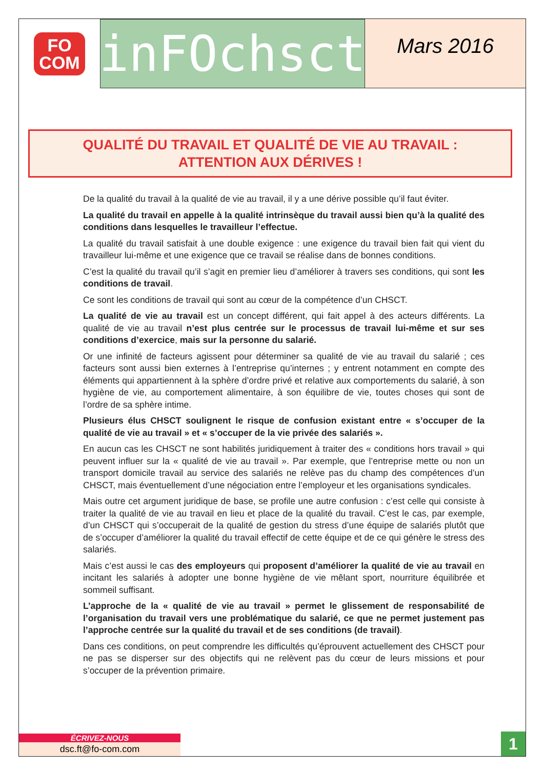FO
COM
inFOchsct
Mars 2016
QUALITÉ DU TRAVAIL ET QUALITÉ DE VIE AU TRAVAIL :
ATTENTION AUX DÉRIVES !
De la qualité du travail à la qualité de vie au travail, il y a une dérive possible qu’il faut éviter.
La qualité du travail en appelle à la qualité intrinsèque du travail aussi bien qu’à la qualité des conditions dans lesquelles le travailleur l’effectue.
La qualité du travail satisfait à une double exigence : une exigence du travail bien fait qui vient du travailleur lui-même et une exigence que ce travail se réalise dans de bonnes conditions.
C’est la qualité du travail qu’il s’agit en premier lieu d’améliorer à travers ses conditions, qui sont les conditions de travail.
Ce sont les conditions de travail qui sont au cœur de la compétence d’un CHSCT.
La qualité de vie au travail est un concept différent, qui fait appel à des acteurs différents. La qualité de vie au travail n’est plus centrée sur le processus de travail lui-même et sur ses conditions d’exercice, mais sur la personne du salarié.
Or une infinité de facteurs agissent pour déterminer sa qualité de vie au travail du salarié ; ces facteurs sont aussi bien externes à l’entreprise qu’internes ; y entrent notamment en compte des éléments qui appartiennent à la sphère d’ordre privé et relative aux comportements du salarié, à son hygiène de vie, au comportement alimentaire, à son équilibre de vie, toutes choses qui sont de l’ordre de sa sphère intime.
Plusieurs élus CHSCT soulignent le risque de confusion existant entre « s’occuper de la qualité de vie au travail » et « s’occuper de la vie privée des salariés ».
En aucun cas les CHSCT ne sont habilités juridiquement à traiter des « conditions hors travail » qui peuvent influer sur la « qualité de vie au travail ». Par exemple, que l’entreprise mette ou non un transport domicile travail au service des salariés ne relève pas du champ des compétences d’un CHSCT, mais éventuellement d’une négociation entre l’employeur et les organisations syndicales.
Mais outre cet argument juridique de base, se profile une autre confusion : c’est celle qui consiste à traiter la qualité de vie au travail en lieu et place de la qualité du travail. C’est le cas, par exemple, d’un CHSCT qui s’occuperait de la qualité de gestion du stress d’une équipe de salariés plutôt que de s’occuper d’améliorer la qualité du travail effectif de cette équipe et de ce qui génère le stress des salariés.
Mais c’est aussi le cas des employeurs qui proposent d’améliorer la qualité de vie au travail en incitant les salariés à adopter une bonne hygiène de vie mêlant sport, nourriture équilibrée et sommeil suffisant.
L’approche de la « qualité de vie au travail » permet le glissement de responsabilité de l’organisation du travail vers une problématique du salarié, ce que ne permet justement pas l’approche centrée sur la qualité du travail et de ses conditions (de travail).
Dans ces conditions, on peut comprendre les difficultés qu’éprouvent actuellement des CHSCT pour ne pas se disperser sur des objectifs qui ne relèvent pas du cœur de leurs missions et pour s’occuper de la prévention primaire.
ÉCRIVEZ-NOUS
dsc.ft@fo-com.com
1